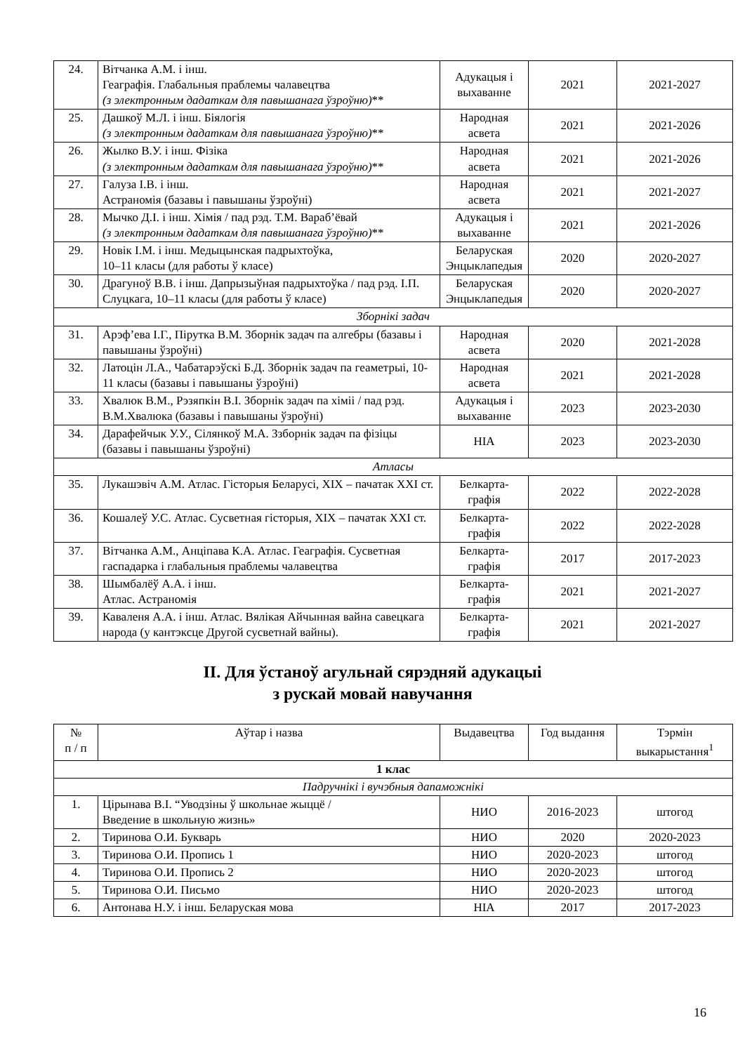| 24. | Вітчанка А.М. і інш. Геаграфія. Глабальныя праблемы чалавецтва (з электронным дадаткам для павышанага ўзроўню) ** | Адукацыя і выхаванне | 2021 | 2021-2027 |
| 25. | Дашкоў М.Л. і інш. Біялогія (з электронным дадаткам для павышанага ўзроўню) ** | Народная асвета | 2021 | 2021-2026 |
| 26. | Жылко В.У. і інш. Фізіка (з электронным дадаткам для павышанага ўзроўню) ** | Народная асвета | 2021 | 2021-2026 |
| 27. | Галуза І.В. і інш. Астраномія (базавы і павышаны ўзроўні) | Народная асвета | 2021 | 2021-2027 |
| 28. | Мычко Д.І. і інш. Хімія / пад рэд. Т.М. Вараб’ёвай (з электронным дадаткам для павышанага ўзроўню) ** | Адукацыя і выхаванне | 2021 | 2021-2026 |
| 29. | Новік І.М. і інш. Медыцынская падрыхтоўка, 10–11 класы (для работы ў класе) | Беларуская Энцыклапедыя | 2020 | 2020-2027 |
| 30. | Драгуноў В.В. і інш. Дапрызыўная падрыхтоўка / пад рэд. І.П. Слуцкага, 10–11 класы (для работы ў класе) | Беларуская Энцыклапедыя | 2020 | 2020-2027 |
| Зборнікі задач | | | | |
| 31. | Арэф’ева І.Г., Пірутка В.М. Зборнік задач па алгебры (базавы і павышаны ўзроўні) | Народная асвета | 2020 | 2021-2028 |
| 32. | Латоцін Л.А., Чабатарэўскі Б.Д. Зборнік задач па геаметрыі, 10-11 класы (базавы і павышаны ўзроўні) | Народная асвета | 2021 | 2021-2028 |
| 33. | Хвалюк В.М., Рэзяпкін В.І. Зборнік задач па хіміі / пад рэд. В.М.Хвалюка (базавы і павышаны ўзроўні) | Адукацыя і выхаванне | 2023 | 2023-2030 |
| 34. | Дарафейчык У.У., Сілянкоў М.А. Ззборнік задач па фізіцы (базавы і павышаны ўзроўні) | НІА | 2023 | 2023-2030 |
| Атласы | | | | |
| 35. | Лукашэвіч А.М. Атлас. Гісторыя Беларусі, ХІХ – пачатак ХХІ ст. | Белкарта-графія | 2022 | 2022-2028 |
| 36. | Кошалеў У.С. Атлас. Сусветная гісторыя, ХІХ – пачатак ХХІ ст. | Белкарта-графія | 2022 | 2022-2028 |
| 37. | Вітчанка А.М., Анціпава К.А. Атлас. Геаграфія. Сусветная гаспадарка і глабальныя праблемы чалавецтва | Белкарта-графія | 2017 | 2017-2023 |
| 38. | Шымбалёў А.А. і інш. Атлас. Астраномія | Белкарта-графія | 2021 | 2021-2027 |
| 39. | Каваленя А.А. і інш. Атлас. Вялікая Айчынная вайна савецкага народа (у кантэксце Другой сусветнай вайны). | Белкарта-графія | 2021 | 2021-2027 |
ІІ. Для ўстаноў агульнай сярэдняй адукацыі
з рускай мовай навучання
| № п / п | Аўтар і назва | Выдавецтва | Год выдання | Тэрмін выкарыстання<sup>1</sup> |
| --- | --- | --- | --- | --- |
| 1 клас | | | | |
| Падручнікі і вучэбныя дапаможнікі | | | | |
| 1. | Цірынава В.І. “Уводзіны ў школьнае жыццё / Введение в школьную жизнь» | НИО | 2016-2023 | штогод |
| 2. | Тиринова О.И. Букварь | НИО | 2020 | 2020-2023 |
| 3. | Тиринова О.И. Пропись 1 | НИО | 2020-2023 | штогод |
| 4. | Тиринова О.И. Пропись 2 | НИО | 2020-2023 | штогод |
| 5. | Тиринова О.И. Письмо | НИО | 2020-2023 | штогод |
| 6. | Антонава Н.У. і інш. Беларуская мова | НІА | 2017 | 2017-2023 |
16